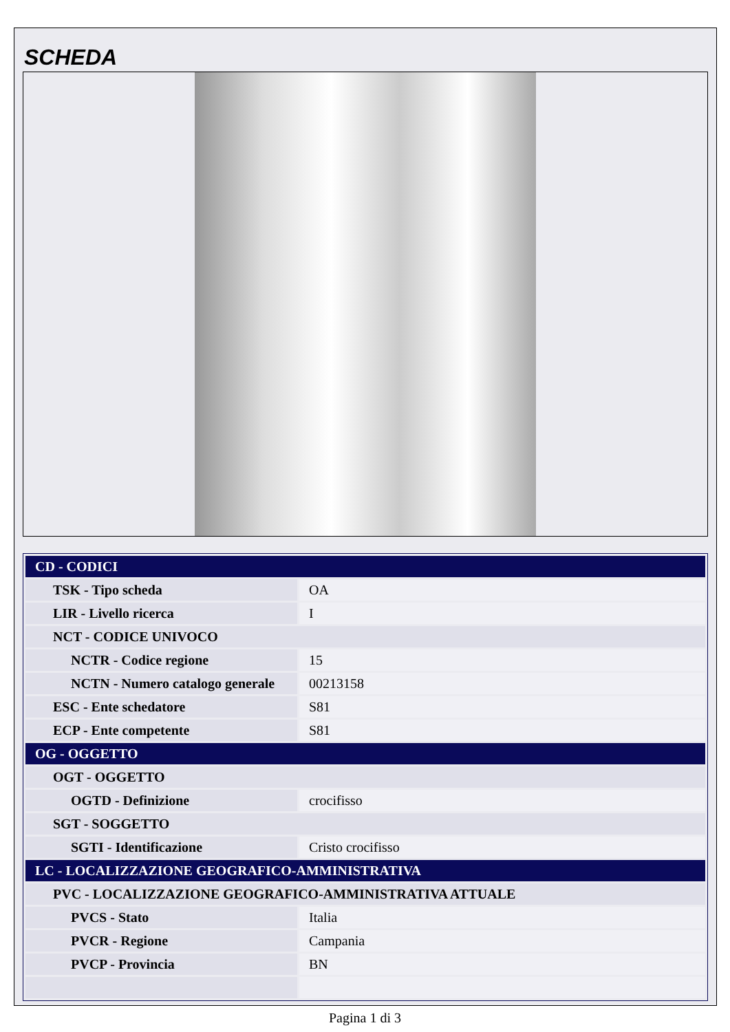SCHEDA
| CD - CODICI | |
| TSK - Tipo scheda | OA |
| LIR - Livello ricerca | I |
| NCT - CODICE UNIVOCO | |
| NCTR - Codice regione | 15 |
| NCTN - Numero catalogo generale | 00213158 |
| ESC - Ente schedatore | S81 |
| ECP - Ente competente | S81 |
| OG - OGGETTO | |
| OGT - OGGETTO | |
| OGTD - Definizione | crocifisso |
| SGT - SOGGETTO | |
| SGTI - Identificazione | Cristo crocifisso |
| LC - LOCALIZZAZIONE GEOGRAFICO-AMMINISTRATIVA | |
| PVC - LOCALIZZAZIONE GEOGRAFICO-AMMINISTRATIVA ATTUALE | |
| PVCS - Stato | Italia |
| PVCR - Regione | Campania |
| PVCP - Provincia | BN |
Pagina 1 di 3